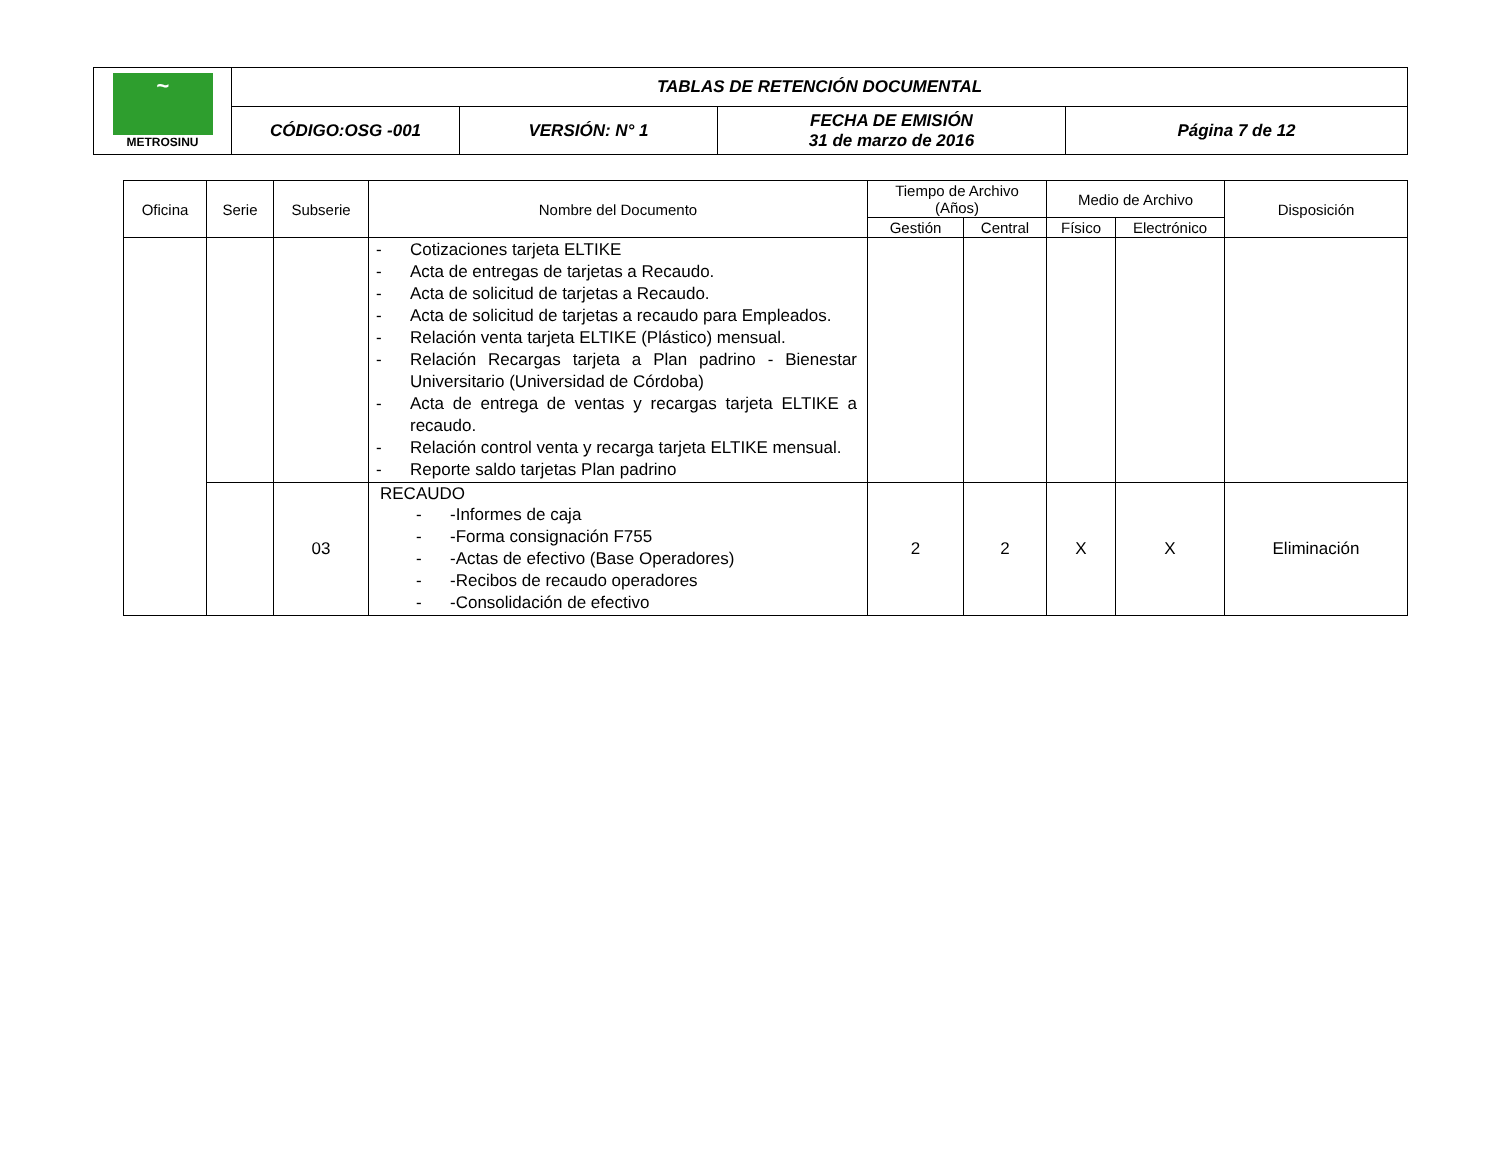| ~ METROSINU | TABLAS DE RETENCIÓN DOCUMENTAL | | | |
| | CÓDIGO:OSG -001 | VERSIÓN: N° 1 | FECHA DE EMISIÓN 31 de marzo de 2016 | Página 7 de 12 |
| Oficina | Serie | Subserie | Nombre del Documento | Tiempo de Archivo (Años) | | Medio de Archivo | | Disposición |
| --- | --- | --- | --- | --- | --- | --- | --- | --- |
| | | | | Gestión | Central | Físico | Electrónico | |
| | | | - Cotizaciones tarjeta ELTIKE - Acta de entregas de tarjetas a Recaudo. - Acta de solicitud de tarjetas a Recaudo. - Acta de solicitud de tarjetas a recaudo para Empleados. - Relación venta tarjeta ELTIKE (Plástico) mensual. - Relación Recargas tarjeta a Plan padrino - Bienestar Universitario (Universidad de Córdoba) - Acta de entrega de ventas y recargas tarjeta ELTIKE a recaudo. - Relación control venta y recarga tarjeta ELTIKE mensual. - Reporte saldo tarjetas Plan padrino | | | | | |
| | | 03 | RECAUDO - -Informes de caja - -Forma consignación F755 - -Actas de efectivo (Base Operadores) - -Recibos de recaudo operadores - -Consolidación de efectivo | 2 | 2 | X | X | Eliminación |